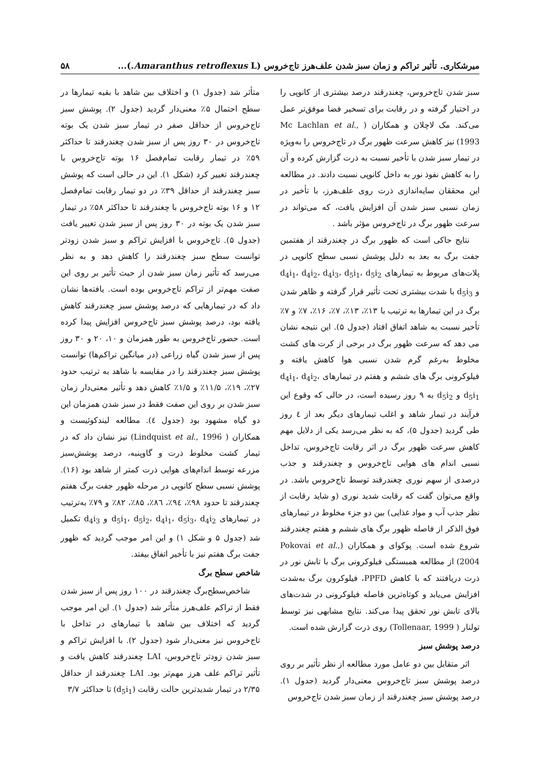میرشکاری. تأثیر تراکم و زمان سبز شدن علف‌هرز تاج‌خروس (Amaranthus retroflexus L.)... ۵۸
سبز شدن تاج‌خروس، چغندرقند درصد بیشتری از کانوپی را در اختیار گرفته و در رقابت برای تسخیر فضا موفق‌تر عمل می‌کند. مک لاچلان و همکاران ( Mc Lachlan et al., 1993) نیز کاهش سرعت ظهور برگ در تاج‌خروس را به‌ویژه در تیمار سبز شدن با تأخیر نسبت به ذرت گزارش کرده و آن را به کاهش نفوذ نور به داخل کانوپی نسبت دادند. در مطالعه این محققان سایه‌اندازی ذرت روی علف‌هرز، با تأخیر در زمان نسبی سبز شدن آن افزایش یافت، که می‌تواند در سرعت ظهور برگ در تاج‌خروس مؤثر باشد .
نتایج حاکی است که ظهور برگ در چغندرقند از هفتمین جفت برگ به بعد به دلیل پوشش نسبی سطح کانوپی در پلات‌های مربوط به تیمارهای d<sub>4</sub>i<sub>1</sub>، d<sub>4</sub>i<sub>2</sub>، d<sub>4</sub>i<sub>3</sub>، d<sub>5</sub>i<sub>1</sub>، d<sub>5</sub>i<sub>2</sub> و d<sub>5</sub>i<sub>3</sub> با شدت بیشتری تحت تأثیر قرار گرفته و ظاهر شدن برگ در این تیمارها به ترتیب با ۱۳٪، ۱۳٪، ۷٪، ۱۶٪، ۷٪ و ۷٪ تأخیر نسبت به شاهد اتفاق افتاد (جدول ۵). این نتیجه نشان می دهد که سرعت ظهور برگ در برخی از کرت های کشت مخلوط به‌رغم گرم شدن نسبی هوا کاهش یافته و فیلوکرونی برگ های ششم و هفتم در تیمارهای d<sub>4</sub>i<sub>1</sub>، d<sub>4</sub>i<sub>2</sub>، d<sub>5</sub>i<sub>1</sub> و d<sub>5</sub>i<sub>2</sub> به ۹ روز رسیده است، در حالی که وقوع این فرآیند در تیمار شاهد و اغلب تیمارهای دیگر بعد از ٤ روز طی گردید (جدول ۵)، که به نظر می‌رسد یکی از دلایل مهم کاهش سرعت ظهور برگ در اثر رقابت تاج‌خروس، تداخل نسبی اندام های هوایی تاج‌خروس و چغندرقند و جذب درصدی از سهم نوری چغندرقند توسط تاج‌خروس باشد. در واقع می‌توان گفت که رقابت شدید نوری (و شاید رقابت از نظر جذب آب و مواد غذایی) بین دو جزء مخلوط در تیمارهای فوق الذکر از فاصله ظهور برگ های ششم و هفتم چغندرقند شروع شده است. پوکوای و همکاران (Pokovai et al., 2004) از مطالعه همبستگی فیلوکرونی برگ با تابش نور در ذرت دریافتند که با کاهش PPFD، فیلوکرون برگ به‌شدت افزایش می‌یابد و کوتاه‌ترین فاصله فیلوکرونی در شدت‌های بالای تابش نور تحقق پیدا می‌کند. نتایج مشابهی نیز توسط تولنار ( Tollenaar, 1999) روی ذرت گزارش شده است.
درصد پوشش سبز
اثر متقابل بین دو عامل مورد مطالعه از نظر تأثیر بر روی درصد پوشش سبز تاج‌خروس معنی‌دار گردید (جدول ۱). درصد پوشش سبز چغندرقند از زمان سبز شدن تاج‌خروس
متأثر شد (جدول ۱) و اختلاف بین شاهد با بقیه تیمارها در سطح احتمال ۵٪ معنی‌دار گردید (جدول ۲). پوشش سبز تاج‌خروس از حداقل صفر در تیمار سبز شدن یک بوته تاج‌خروس در ۳۰ روز پس از سبز شدن چغندرقند تا حداکثر ۵۹٪ در تیمار رقابت تمام‌فصل ۱۶ بوته تاج‌خروس با چغندرقند تغییر کرد (شکل ۱). این در حالی است که پوشش سبز چغندرقند از حداقل ۳۹٪ در دو تیمار رقابت تمام‌فصل ۱۲ و ۱۶ بوته تاج‌خروس با چغندرقند تا حداکثر ۵۸٪ در تیمار سبز شدن یک بوته در ۳۰ روز پس از سبز شدن تغییر یافت (جدول ۵). تاج‌خروس با افزایش تراکم و سبز شدن زودتر توانست سطح سبز چغندرقند را کاهش دهد و به نظر می‌رسد که تأثیر زمان سبز شدن از حیث تأثیر بر روی این صفت مهم‌تر از تراکم تاج‌خروس بوده است. یافته‌ها نشان داد که در تیمارهایی که درصد پوشش سبز چغندرقند کاهش یافته بود، درصد پوشش سبز تاج‌خروس افزایش پیدا کرده است. حضور تاج‌خروس به طور همزمان و ۱۰، ۲۰ و ۳۰ روز پس از سبز شدن گیاه زراعی (در میانگین تراکم‌ها) توانست پوشش سبز چغندرقند را در مقایسه با شاهد به ترتیب حدود ۲۷٪، ۱۹٪، ۱۱/۵٪ و ۱/۵٪ کاهش دهد و تأثیر معنی‌دار زمان سبز شدن بر روی این صفت فقط در سبز شدن همزمان این دو گیاه مشهود بود (جدول ٤). مطالعه لیندکوئیست و همکاران ( Lindquist et al., 1996) نیز نشان داد که در تیمار کشت مخلوط ذرت و گاوپنبه، درصد پوشش‌سبز مزرعه توسط اندام‌های هوایی ذرت کمتر از شاهد بود (۱۶). پوشش نسبی سطح کانوپی در مرحله ظهور جفت برگ هفتم چغندرقند تا حدود ۹۸٪، ۹٤٪، ۸٦٪، ۸۵٪، ۸۲٪ و ۷۹٪ به‌ترتیب در تیمارهای d<sub>5</sub>i<sub>1</sub>، d<sub>5</sub>i<sub>2</sub>، d<sub>4</sub>i<sub>1</sub>، d<sub>5</sub>i<sub>3</sub>، d<sub>4</sub>i<sub>2</sub> و d<sub>4</sub>i<sub>3</sub> تکمیل شد (جدول ۵ و شکل ۱) و این امر موجب گردید که ظهور جفت برگ هفتم نیز با تأخیر اتفاق بیفتد.
شاخص سطح برگ
شاخص‌سطح‌برگ چغندرقند در ۱۰۰ روز پس از سبز شدن فقط از تراکم علف‌هرز متأثر شد (جدول ۱). این امر موجب گردید که اختلاف بین شاهد با تیمارهای در تداخل با تاج‌خروس نیز معنی‌دار شود (جدول ۲). با افزایش تراکم و سبز شدن زودتر تاج‌خروس، LAI چغندرقند کاهش یافت و تأثیر تراکم علف هرز مهم‌تر بود. LAI چغندرقند از حداقل ۲/۳۵ در تیمار شدیدترین حالت رقابت (d<sub>5</sub>i<sub>1</sub>) تا حداکثر ۳/۷